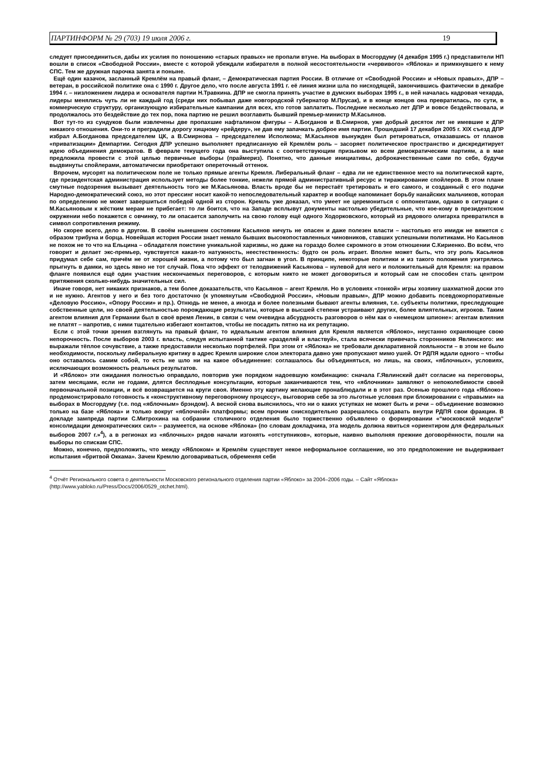ПАРТИНФОРМ № 29 (703) 19 июля 2006 г. 19
следует присоединиться, дабы их усилия по поношению «старых правых» не пропали втуне. На выборах в Мосгордуму (4 декабря 1995 г.) представители НП вошли в список «Свободной России», вместе с которой убеждали избирателя в полной несостоятельности «червивого» «Яблока» и примкнувшего к нему СПС. Тем же дружная парочка занята и поныне.
Ещё один казачок, засланный Кремлём на правый фланг, – Демократическая партия России. В отличие от «Свободной России» и «Новых правых», ДПР – ветеран, в российской политике она с 1990 г. Другое дело, что после августа 1991 г. её линия жизни шла по нисходящей, закончившись фактически в декабре 1994 г. – низложением лидера и основателя партии Н.Травкина. ДПР не смогла принять участие в думских выборах 1995 г., в ней началась кадровая чехарда, лидеры менялись чуть ли не каждый год (среди них побывал даже новгородской губернатор М.Прусак), и в конце концов она превратилась, по сути, в коммерческую структуру, организующую избирательные кампании для всех, кто готов заплатить. Последние несколько лет ДПР и вовсе бездействовала, и продолжалось это бездействие до тех пор, пока партию не решил возглавить бывший премьер-министр М.Касьянов.
Вот тут-то из сундуков были извлечены две пропахшие нафталином фигуры – А.Богданов и В.Смирнов, уже добрый десяток лет не имевшие к ДПР никакого отношения. Они-то и преградили дорогу хищному «рейдеру», не дав ему запачкать доброе имя партии. Прошедший 17 декабря 2005 г. XIX съезд ДПР избрал А.Богданова председателем ЦК, а В.Смирнова – председателем Исполкома; М.Касьянов вынужден был ретироваться, отказавшись от планов «приватизации» Демпартии. Сегодня ДПР успешно выполняет предписанную ей Кремлём роль – засоряет политическое пространство и дискредитирует идею объединения демократов. В феврале текущего года она выступила с соответствующим призывом ко всем демократическим партиям, а в мае предложила провести с этой целью первичные выборы (праймериз). Понятно, что данные инициативы, доброкачественные сами по себе, будучи выдвинуты спойлерами, автоматически приобретают опереточный оттенок.
Впрочем, мусорят на политическом поле не только прямые агенты Кремля. Либеральный фланг – едва ли не единственное место на политической карте, где президентская администрация использует методы более тонкие, нежели прямой административный ресурс и тиражирование спойлеров. В этом плане смутные подозрения вызывает деятельность того же М.Касьянова. Власть вроде бы не перестаёт третировать и его самого, и созданный с его подачи Народно-демократический союз, но этот прессинг носит какой-то непоследовательный характер и вообще напоминает борьбу нанайских мальчиков, которая по определению не может завершиться победой одной из сторон. Кремль уже доказал, что умеет не церемониться с оппонентами, однако в ситуации с М.Касьяновым к жёстким мерам не прибегает: то ли боится, что на Западе всплывут документы настолько убедительные, что кое-кому в президентском окружении небо покажется с овчинку, то ли опасается заполучить на свою голову ещё одного Ходорковского, который из рядового олигарха превратился в символ сопротивления режиму.
Но скорее всего, дело в другом. В своём нынешнем состоянии Касьянов ничуть не опасен и даже полезен власти – настолько его имидж не вяжется с образом трибуна и борца. Новейшая история России знает немало бывших высокопоставленных чиновников, ставших успешными политиками. Но Касьянов не похож не то что на Ельцина – обладателя поистине уникальной харизмы, но даже на гораздо более скромного в этом отношении С.Кириенко. Во всём, что говорит и делает экс-премьер, чувствуется какая-то натужность, неестественность: будто он роль играет. Вполне может быть, что эту роль Касьянов придумал себе сам, причём не от хорошей жизни, а потому что был загнан в угол. В принципе, некоторые политики и из такого положения ухитрялись прыгнуть в дамки, но здесь явно не тот случай. Пока что эффект от телодвижений Касьянова – нулевой для него и положительный для Кремля: на правом фланге появился ещё один участник нескончаемых переговоров, с которым никто не может договориться и который сам не способен стать центром притяжения сколько-нибудь значительных сил.
Иначе говоря, нет никаких признаков, а тем более доказательств, что Касьянов – агент Кремля. Но в условиях «тонкой» игры хозяину шахматной доски это и не нужно. Агентов у него и без того достаточно (к упомянутым «Свободной России», «Новым правым», ДПР можно добавить псевдокорпоративные «Деловую Россию», «Опору России» и пр.). Отнюдь не менее, а иногда и более полезными бывают агенты влияния, т.е. субъекты политики, преследующие собственные цели, но своей деятельностью порождающие результаты, которые в высшей степени устраивают других, более влиятельных, игроков. Таким агентом влияния для Германии был в своё время Ленин, в связи с чем очевидна абсурдность разговоров о нём как о «немецком шпионе»: агентам влияния не платят – напротив, с ними тщательно избегают контактов, чтобы не посадить пятно на их репутацию.
Если с этой точки зрения взглянуть на правый фланг, то идеальным агентом влияния для Кремля является «Яблоко», неустанно охраняющее свою непорочность. После выборов 2003 г. власть, следуя испытанной тактике «разделяй и властвуй», стала всячески привечать сторонников Явлинского: им выражали тёплое сочувствие, а также предоставили несколько портфелей. При этом от «Яблока» не требовали декларативной лояльности – в этом не было необходимости, поскольку либеральную критику в адрес Кремля широкие слои электората давно уже пропускают мимо ушей. От РДПЯ ждали одного – чтобы оно оставалось самим собой, то есть не шло ни на какое объединение: соглашалось бы объединяться, но лишь, на своих, «яблочных», условиях, исключающих возможность реальных результатов.
И «Яблоко» эти ожидания полностью оправдало, повторив уже порядком надоевшую комбинацию: сначала Г.Явлинский даёт согласие на переговоры, затем месяцами, если не годами, длятся бесплодные консультации, которые заканчиваются тем, что «яблочники» заявляют о непоколебимости своей первоначальной позиции, и всё возвращается на круги своя. Именно эту картину желающие пронаблюдали и в этот раз. Осенью прошлого года «Яблоко» продемонстрировало готовность к «конструктивному переговорному процессу», выговорив себе за это льготные условия при блокировании с «правыми» на выборах в Мосгордуму (т.е. под «яблочным» брэндом). А весной снова выяснилось, что ни о каких уступках не может быть и речи – объединение возможно только на базе «Яблока» и только вокруг «яблочной» платформы; всем прочим снисходительно разрешалось создавать внутри РДПЯ свои фракции. В докладе зампреда партии С.Митрохина на собрании столичного отделения было торжественно объявлено о формировании «“московской модели” консолидации демократических сил» – разумеется, на основе «Яблока» (по словам докладчика, эта модель должна явиться «ориентиром для федеральных выборов 2007 г.»<sup>4</sup>), а в регионах из «яблочных» рядов начали изгонять «отступников», которые, наивно выполняя прежние договорённости, пошли на выборы по спискам СПС.
Можно, конечно, предположить, что между «Яблоком» и Кремлём существует некое неформальное соглашение, но это предположение не выдерживает испытания «бритвой Оккама». Зачем Кремлю договариваться, обременяя себя
<sup>4</sup> Отчёт Регионального совета о деятельности Московского регионального отделения партии «Яблоко» за 2004–2006 годы. – Сайт «Яблока» (http://www.yabloko.ru/Press/Docs/2006/0529_otchet.html).